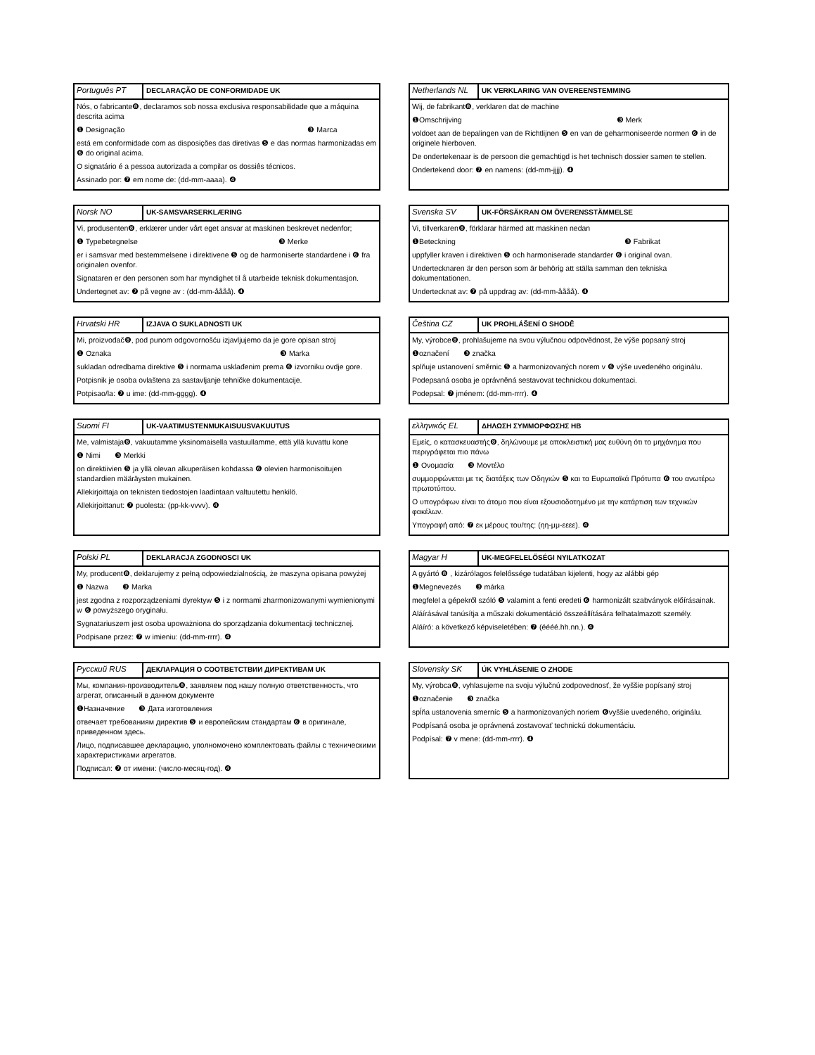Português PT
DECLARAÇÃO DE CONFORMIDADE UK
Nós, o fabricante❽, declaramos sob nossa exclusiva responsabilidade que a máquina descrita acima
❶ Designação ❸ Marca
está em conformidade com as disposições das diretivas ❺ e das normas harmonizadas em ❻ do original acima.
O signatário é a pessoa autorizada a compilar os dossiês técnicos.
Assinado por: ❼ em nome de: (dd-mm-aaaa). ❹
Netherlands NL
UK VERKLARING VAN OVEREENSTEMMING
Wij, de fabrikant❽, verklaren dat de machine
❶Omschrijving ❸ Merk
voldoet aan de bepalingen van de Richtlijnen ❺ en van de geharmoniseerde normen ❻ in de originele hierboven.
De ondertekenaar is de persoon die gemachtigd is het technisch dossier samen te stellen.
Ondertekend door: ❼ en namens: (dd-mm-jjjj). ❹
Norsk NO
UK-SAMSVARSERKLÆRING
Vi, produsenten❽, erklærer under vårt eget ansvar at maskinen beskrevet nedenfor;
❶ Typebetegnelse ❸ Merke
er i samsvar med bestemmelsene i direktivene ❺ og de harmoniserte standardene i ❻ fra originalen ovenfor.
Signataren er den personen som har myndighet til å utarbeide teknisk dokumentasjon.
Undertegnet av: ❼ på vegne av : (dd-mm-åååå). ❹
Svenska SV
UK-FÖRSÄKRAN OM ÖVERENSSTÄMMELSE
Vi, tillverkaren❽, förklarar härmed att maskinen nedan
❶Beteckning ❸ Fabrikat
uppfyller kraven i direktiven ❺ och harmoniserade standarder ❻ i original ovan.
Undertecknaren är den person som är behörig att ställa samman den tekniska dokumentationen.
Undertecknat av: ❼ på uppdrag av: (dd-mm-åååå). ❹
Hrvatski HR
IZJAVA O SUKLADNOSTI UK
Mi, proizvođač❽, pod punom odgovornošću izjavljujemo da je gore opisan stroj
❶ Oznaka ❸ Marka
sukladan odredbama direktive ❺ i normama usklađenim prema ❻ izvorniku ovdje gore.
Potpisnik je osoba ovlaštena za sastavljanje tehničke dokumentacije.
Potpisao/la: ❼ u ime: (dd-mm-gggg). ❹
Čeština CZ
UK PROHLÁŠENÍ O SHODĚ
My, výrobce❽, prohlašujeme na svou výlučnou odpovědnost, že výše popsaný stroj
❶označení ❸ značka
splňuje ustanovení směrnic ❺ a harmonizovaných norem v ❻ výše uvedeného originálu.
Podepsaná osoba je oprávněná sestavovat technickou dokumentaci.
Podepsal: ❼ jménem: (dd-mm-rrrr). ❹
Suomi FI
UK-VAATIMUSTENMUKAISUUSVAKUUTUS
Me, valmistaja❽, vakuutamme yksinomaisella vastuullamme, että yllä kuvattu kone
❶ Nimi ❸ Merkki
on direktiivien ❺ ja yllä olevan alkuperäisen kohdassa ❻ olevien harmonisoitujen standardien määräysten mukainen.
Allekirjoittaja on teknisten tiedostojen laadintaan valtuutettu henkilö.
Allekirjoittanut: ❼ puolesta: (pp-kk-vvvv). ❹
ελληνικός EL
ΔΗΛΩΣΗ ΣΥΜΜΟΡΦΩΣΗΣ ΗΒ
Εμείς, ο κατασκευαστής❽, δηλώνουμε με αποκλειστική μας ευθύνη ότι το μηχάνημα που περιγράφεται πιο πάνω
❶ Ονομασία ❸ Μοντέλο
συμμορφώνεται με τις διατάξεις των Οδηγιών ❺ και τα Ευρωπαϊκά Πρότυπα ❻ του ανωτέρω πρωτοτύπου.
Ο υπογράφων είναι το άτομο που είναι εξουσιοδοτημένο με την κατάρτιση των τεχνικών φακέλων.
Υπογραφή από: ❼ εκ μέρους του/της: (ηη-μμ-εεεε). ❹
Polski PL
DEKLARACJA ZGODNOSCI UK
My, producent❽, deklarujemy z pełną odpowiedzialnością, że maszyna opisana powyżej
❶ Nazwa ❸ Marka
jest zgodna z rozporządzeniami dyrektyw ❺ i z normami zharmonizowanymi wymienionymi w ❻ powyższego oryginału.
Sygnatariuszem jest osoba upoważniona do sporządzania dokumentacji technicznej.
Podpisane przez: ❼ w imieniu: (dd-mm-rrrr). ❹
Magyar H
UK-MEGFELELŐSÉGI NYILATKOZAT
A gyártó ❽ , kizárólagos felelőssége tudatában kijelenti, hogy az alábbi gép
❶Megnevezés ❸ márka
megfelel a gépekről szóló ❺ valamint a fenti eredeti ❻ harmonizált szabványok előírásainak.
Aláírásával tanúsítja a műszaki dokumentáció összeállítására felhatalmazott személy.
Aláíró: a következő képviseletében: ❼ (éééé.hh.nn.). ❹
Русский RUS
ДЕКЛАРАЦИЯ О СООТВЕТСТВИИ ДИРЕКТИВАМ UK
Мы, компания-производитель❽, заявляем под нашу полную ответственность, что агрегат, описанный в данном документе
❶Назначение ❸ Дата изготовления
отвечает требованиям директив ❺ и европейским стандартам ❻ в оригинале, приведенном здесь.
Лицо, подписавшее декларацию, уполномочено комплектовать файлы с техническими характеристиками агрегатов.
Подписал: ❼ от имени: (число-месяц-год). ❹
Slovensky SK
ÚK VYHLÁSENIE O ZHODE
My, výrobca❽, vyhlasujeme na svoju výlučnú zodpovednosť, že vyššie popísaný stroj
❶označenie ❸ značka
spĺňa ustanovenia smerníc ❺ a harmonizovaných noriem ❻vyššie uvedeného, originálu.
Podpísaná osoba je oprávnená zostavovať technickú dokumentáciu.
Podpísal: ❼ v mene: (dd-mm-rrrr). ❹